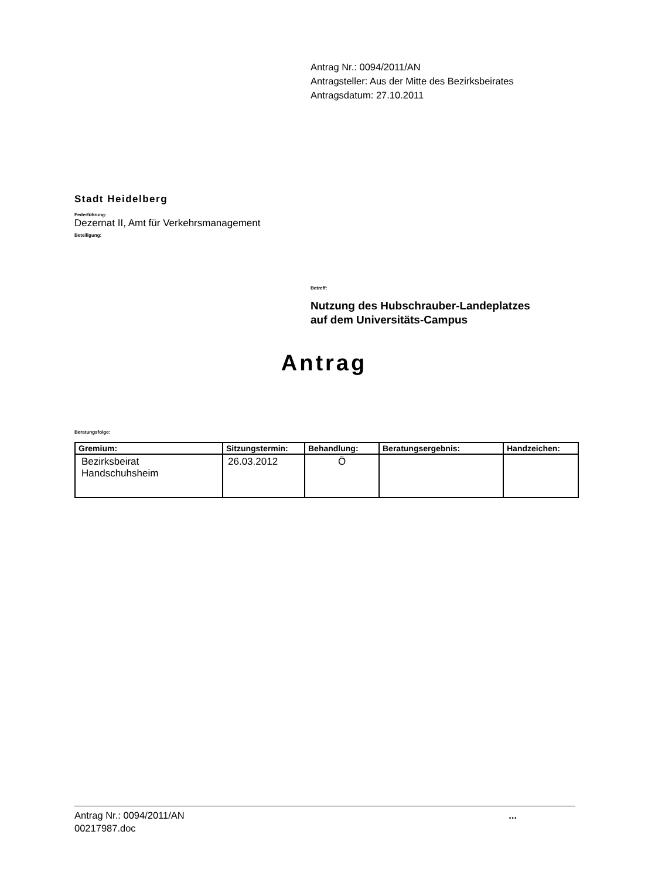Antrag Nr.: 0094/2011/AN
Antragsteller: Aus der Mitte des Bezirksbeirates
Antragsdatum: 27.10.2011
Stadt Heidelberg
Federführung:
Dezernat II, Amt für Verkehrsmanagement
Beteiligung:
Betreff:
Nutzung des Hubschrauber-Landeplatzes
auf dem Universitäts-Campus
Antrag
Beratungsfolge:
| Gremium: | Sitzungstermin: | Behandlung: | Beratungsergebnis: | Handzeichen: |
| --- | --- | --- | --- | --- |
| Bezirksbeirat Handschuhsheim | 26.03.2012 | Ö | | |
Antrag Nr.: 0094/2011/AN
00217987.doc
...